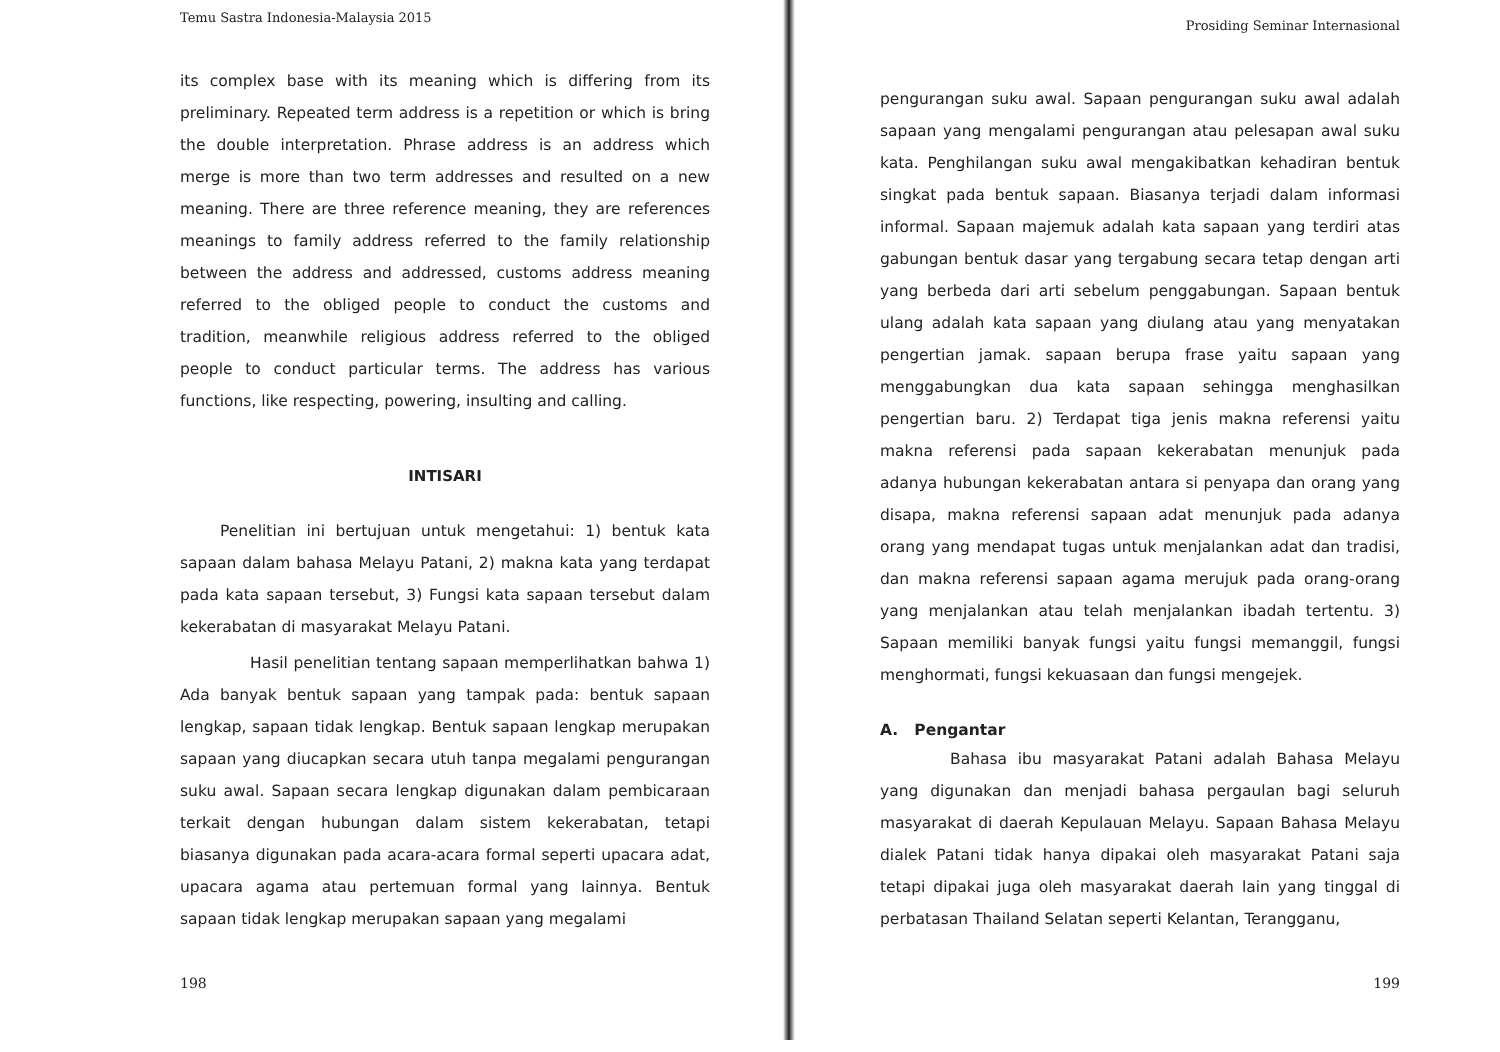Temu Sastra Indonesia-Malaysia 2015
its complex base with its meaning which is differing from its preliminary. Repeated term address is a repetition or which is bring the double interpretation. Phrase address is an address which merge is more than two term addresses and resulted on a new meaning. There are three reference meaning, they are references meanings to family address referred to the family relationship between the address and addressed, customs address meaning referred to the obliged people to conduct the customs and tradition, meanwhile religious address referred to the obliged people to conduct particular terms. The address has various functions, like respecting, powering, insulting and calling.
INTISARI
Penelitian ini bertujuan untuk mengetahui: 1) bentuk kata sapaan dalam bahasa Melayu Patani, 2) makna kata yang terdapat pada kata sapaan tersebut, 3) Fungsi kata sapaan tersebut dalam kekerabatan di masyarakat Melayu Patani.
Hasil penelitian tentang sapaan memperlihatkan bahwa 1) Ada banyak bentuk sapaan yang tampak pada: bentuk sapaan lengkap, sapaan tidak lengkap. Bentuk sapaan lengkap merupakan sapaan yang diucapkan secara utuh tanpa megalami pengurangan suku awal. Sapaan secara lengkap digunakan dalam pembicaraan terkait dengan hubungan dalam sistem kekerabatan, tetapi biasanya digunakan pada acara-acara formal seperti upacara adat, upacara agama atau pertemuan formal yang lainnya. Bentuk sapaan tidak lengkap merupakan sapaan yang megalami
198
Prosiding Seminar Internasional
pengurangan suku awal. Sapaan pengurangan suku awal adalah sapaan yang mengalami pengurangan atau pelesapan awal suku kata. Penghilangan suku awal mengakibatkan kehadiran bentuk singkat pada bentuk sapaan. Biasanya terjadi dalam informasi informal. Sapaan majemuk adalah kata sapaan yang terdiri atas gabungan bentuk dasar yang tergabung secara tetap dengan arti yang berbeda dari arti sebelum penggabungan. Sapaan bentuk ulang adalah kata sapaan yang diulang atau yang menyatakan pengertian jamak. sapaan berupa frase yaitu sapaan yang menggabungkan dua kata sapaan sehingga menghasilkan pengertian baru. 2) Terdapat tiga jenis makna referensi yaitu makna referensi pada sapaan kekerabatan menunjuk pada adanya hubungan kekerabatan antara si penyapa dan orang yang disapa, makna referensi sapaan adat menunjuk pada adanya orang yang mendapat tugas untuk menjalankan adat dan tradisi, dan makna referensi sapaan agama merujuk pada orang-orang yang menjalankan atau telah menjalankan ibadah tertentu. 3) Sapaan memiliki banyak fungsi yaitu fungsi memanggil, fungsi menghormati, fungsi kekuasaan dan fungsi mengejek.
A. Pengantar
Bahasa ibu masyarakat Patani adalah Bahasa Melayu yang digunakan dan menjadi bahasa pergaulan bagi seluruh masyarakat di daerah Kepulauan Melayu. Sapaan Bahasa Melayu dialek Patani tidak hanya dipakai oleh masyarakat Patani saja tetapi dipakai juga oleh masyarakat daerah lain yang tinggal di perbatasan Thailand Selatan seperti Kelantan, Terangganu,
199